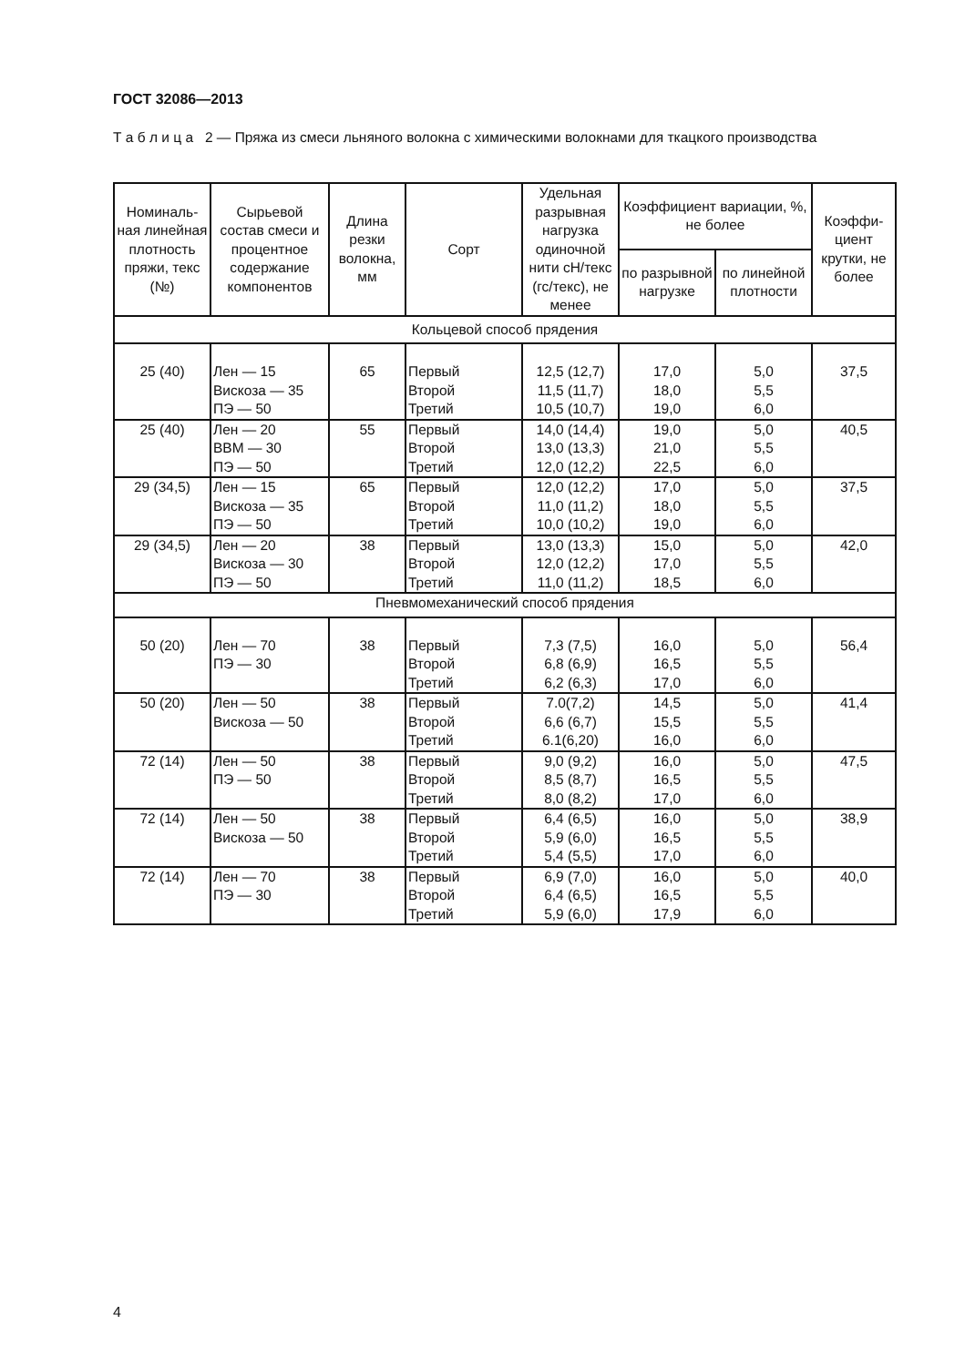ГОСТ 32086—2013
Т а б л и ц а 2 — Пряжа из смеси льняного волокна с химическими волокнами для ткацкого производства
| Номиналь-ная линейная плотность пряжи, текс (№) | Сырьевой состав смеси и процентное содержание компонентов | Длина резки волокна, мм | Сорт | Удельная разрывная нагрузка одиночной нити сН/текс (гс/текс), не менее | Коэффициент вариации, %, не более | | Коэффи-циент крутки, не более |
| --- | --- | --- | --- | --- | --- | --- | --- |
| | | | | | по разрывной нагрузке | по линейной плотности | |
| Кольцевой способ прядения | | | | | | | |
| 25 (40) | Лен — 15 Вискоза — 35 ПЭ — 50 | 65 | Первый Второй Третий | 12,5 (12,7) 11,5 (11,7) 10,5 (10,7) | 17,0 18,0 19,0 | 5,0 5,5 6,0 | 37,5 |
| 25 (40) | Лен — 20 ВВМ — 30 ПЭ — 50 | 55 | Первый Второй Третий | 14,0 (14,4) 13,0 (13,3) 12,0 (12,2) | 19,0 21,0 22,5 | 5,0 5,5 6,0 | 40,5 |
| 29 (34,5) | Лен — 15 Вискоза — 35 ПЭ — 50 | 65 | Первый Второй Третий | 12,0 (12,2) 11,0 (11,2) 10,0 (10,2) | 17,0 18,0 19,0 | 5,0 5,5 6,0 | 37,5 |
| 29 (34,5) | Лен — 20 Вискоза — 30 ПЭ — 50 | 38 | Первый Второй Третий | 13,0 (13,3) 12,0 (12,2) 11,0 (11,2) | 15,0 17,0 18,5 | 5,0 5,5 6,0 | 42,0 |
| Пневмомеханический способ прядения | | | | | | | |
| 50 (20) | Лен — 70 ПЭ — 30 | 38 | Первый Второй Третий | 7,3 (7,5) 6,8 (6,9) 6,2 (6,3) | 16,0 16,5 17,0 | 5,0 5,5 6,0 | 56,4 |
| 50 (20) | Лен — 50 Вискоза — 50 | 38 | Первый Второй Третий | 7.0(7,2) 6,6 (6,7) 6.1(6,20) | 14,5 15,5 16,0 | 5,0 5,5 6,0 | 41,4 |
| 72 (14) | Лен — 50 ПЭ — 50 | 38 | Первый Второй Третий | 9,0 (9,2) 8,5 (8,7) 8,0 (8,2) | 16,0 16,5 17,0 | 5,0 5,5 6,0 | 47,5 |
| 72 (14) | Лен — 50 Вискоза — 50 | 38 | Первый Второй Третий | 6,4 (6,5) 5,9 (6,0) 5,4 (5,5) | 16,0 16,5 17,0 | 5,0 5,5 6,0 | 38,9 |
| 72 (14) | Лен — 70 ПЭ — 30 | 38 | Первый Второй Третий | 6,9 (7,0) 6,4 (6,5) 5,9 (6,0) | 16,0 16,5 17,9 | 5,0 5,5 6,0 | 40,0 |
4